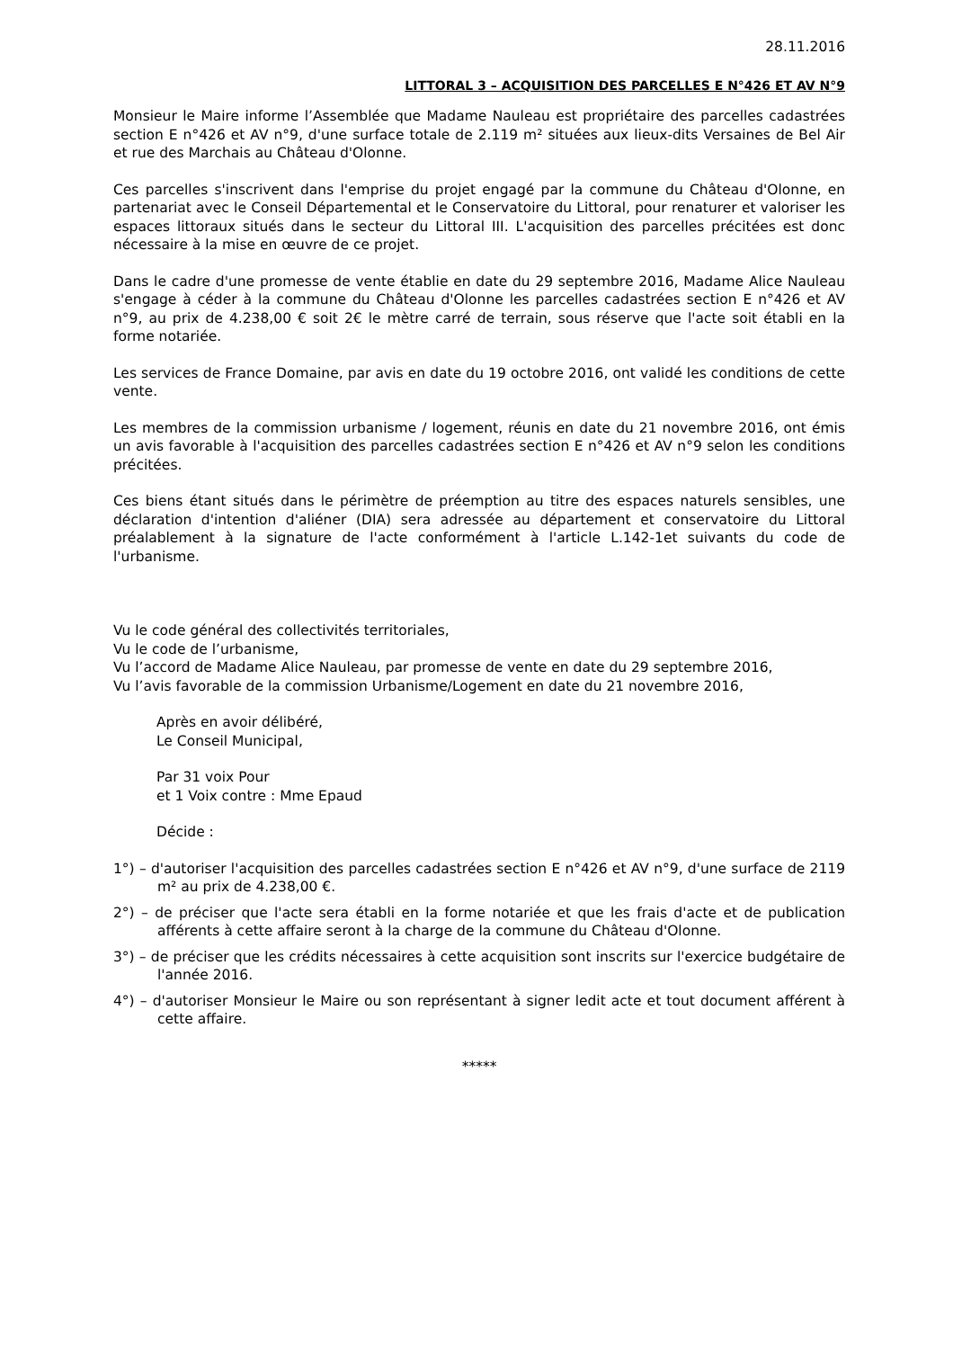28.11.2016
LITTORAL 3 – ACQUISITION DES PARCELLES E N°426 ET AV N°9
Monsieur le Maire informe l’Assemblée que Madame Nauleau est propriétaire des parcelles cadastrées section E n°426 et AV n°9, d'une surface totale de 2.119 m² situées aux lieux-dits Versaines de Bel Air et rue des Marchais au Château d'Olonne.
Ces parcelles s'inscrivent dans l'emprise du projet engagé par la commune du Château d'Olonne, en partenariat avec le Conseil Départemental et le Conservatoire du Littoral, pour renaturer et valoriser les espaces littoraux situés dans le secteur du Littoral III. L'acquisition des parcelles précitées est donc nécessaire à la mise en œuvre de ce projet.
Dans le cadre d'une promesse de vente établie en date du 29 septembre 2016, Madame Alice Nauleau s'engage à céder à la commune du Château d'Olonne les parcelles cadastrées section E n°426 et AV n°9, au prix de 4.238,00 € soit 2€ le mètre carré de terrain, sous réserve que l'acte soit établi en la forme notariée.
Les services de France Domaine, par avis en date du 19 octobre 2016, ont validé les conditions de cette vente.
Les membres de la commission urbanisme / logement, réunis en date du 21 novembre 2016, ont émis un avis favorable à l'acquisition des parcelles cadastrées section E n°426 et AV n°9 selon les conditions précitées.
Ces biens étant situés dans le périmètre de préemption au titre des espaces naturels sensibles, une déclaration d'intention d'aliéner (DIA) sera adressée au département et conservatoire du Littoral préalablement à la signature de l'acte conformément à l'article L.142-1et suivants du code de l'urbanisme.
Vu le code général des collectivités territoriales,
Vu le code de l’urbanisme,
Vu l’accord de Madame Alice Nauleau, par promesse de vente en date du 29 septembre 2016,
Vu l’avis favorable de la commission Urbanisme/Logement en date du 21 novembre 2016,
Après en avoir délibéré,
Le Conseil Municipal,
Par 31 voix Pour
et 1 Voix contre : Mme Epaud
Décide :
1°) – d'autoriser l'acquisition des parcelles cadastrées section E n°426 et AV n°9, d'une surface de 2119 m² au prix de 4.238,00 €.
2°) – de préciser que l'acte sera établi en la forme notariée et que les frais d'acte et de publication afférents à cette affaire seront à la charge de la commune du Château d'Olonne.
3°) – de préciser que les crédits nécessaires à cette acquisition sont inscrits sur l'exercice budgétaire de l'année 2016.
4°) – d'autoriser Monsieur le Maire ou son représentant à signer ledit acte et tout document afférent à cette affaire.
*****